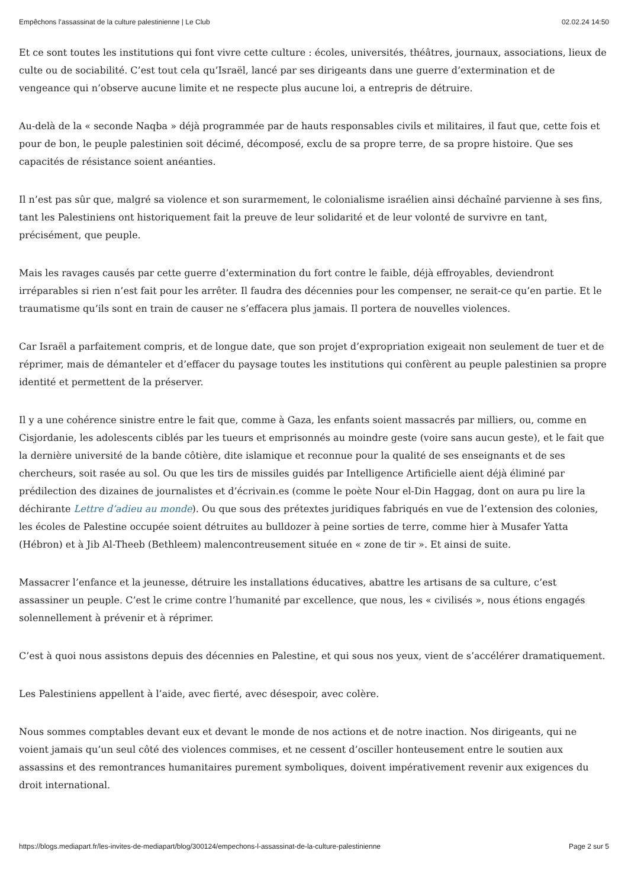Empêchons l’assassinat de la culture palestinienne | Le Club 02.02.24 14:50
Et ce sont toutes les institutions qui font vivre cette culture : écoles, universités, théâtres, journaux, associations, lieux de culte ou de sociabilité. C’est tout cela qu’Israël, lancé par ses dirigeants dans une guerre d’extermination et de vengeance qui n’observe aucune limite et ne respecte plus aucune loi, a entrepris de détruire.
Au-delà de la « seconde Naqba » déjà programmée par de hauts responsables civils et militaires, il faut que, cette fois et pour de bon, le peuple palestinien soit décimé, décomposé, exclu de sa propre terre, de sa propre histoire. Que ses capacités de résistance soient anéanties.
Il n’est pas sûr que, malgré sa violence et son surarmement, le colonialisme israélien ainsi déchaîné parvienne à ses fins, tant les Palestiniens ont historiquement fait la preuve de leur solidarité et de leur volonté de survivre en tant, précisément, que peuple.
Mais les ravages causés par cette guerre d’extermination du fort contre le faible, déjà effroyables, deviendront irréparables si rien n’est fait pour les arrêter. Il faudra des décennies pour les compenser, ne serait-ce qu’en partie. Et le traumatisme qu’ils sont en train de causer ne s’effacera plus jamais. Il portera de nouvelles violences.
Car Israël a parfaitement compris, et de longue date, que son projet d’expropriation exigeait non seulement de tuer et de réprimer, mais de démanteler et d’effacer du paysage toutes les institutions qui confèrent au peuple palestinien sa propre identité et permettent de la préserver.
Il y a une cohérence sinistre entre le fait que, comme à Gaza, les enfants soient massacrés par milliers, ou, comme en Cisjordanie, les adolescents ciblés par les tueurs et emprisonnés au moindre geste (voire sans aucun geste), et le fait que la dernière université de la bande côtière, dite islamique et reconnue pour la qualité de ses enseignants et de ses chercheurs, soit rasée au sol. Ou que les tirs de missiles guidés par Intelligence Artificielle aient déjà éliminé par prédilection des dizaines de journalistes et d’écrivain.es (comme le poète Nour el-Din Haggag, dont on aura pu lire la déchirante Lettre d’adieu au monde). Ou que sous des prétextes juridiques fabriqués en vue de l’extension des colonies, les écoles de Palestine occupée soient détruites au bulldozer à peine sorties de terre, comme hier à Musafer Yatta (Hébron) et à Jib Al-Theeb (Bethleem) malencontreusement située en « zone de tir ». Et ainsi de suite.
Massacrer l’enfance et la jeunesse, détruire les installations éducatives, abattre les artisans de sa culture, c’est assassiner un peuple. C’est le crime contre l’humanité par excellence, que nous, les « civilisés », nous étions engagés solennellement à prévenir et à réprimer.
C’est à quoi nous assistons depuis des décennies en Palestine, et qui sous nos yeux, vient de s’accélérer dramatiquement.
Les Palestiniens appellent à l’aide, avec fierté, avec désespoir, avec colère.
Nous sommes comptables devant eux et devant le monde de nos actions et de notre inaction. Nos dirigeants, qui ne voient jamais qu’un seul côté des violences commises, et ne cessent d’osciller honteusement entre le soutien aux assassins et des remontrances humanitaires purement symboliques, doivent impérativement revenir aux exigences du droit international.
https://blogs.mediapart.fr/les-invites-de-mediapart/blog/300124/empechons-l-assassinat-de-la-culture-palestinienne Page 2 sur 5